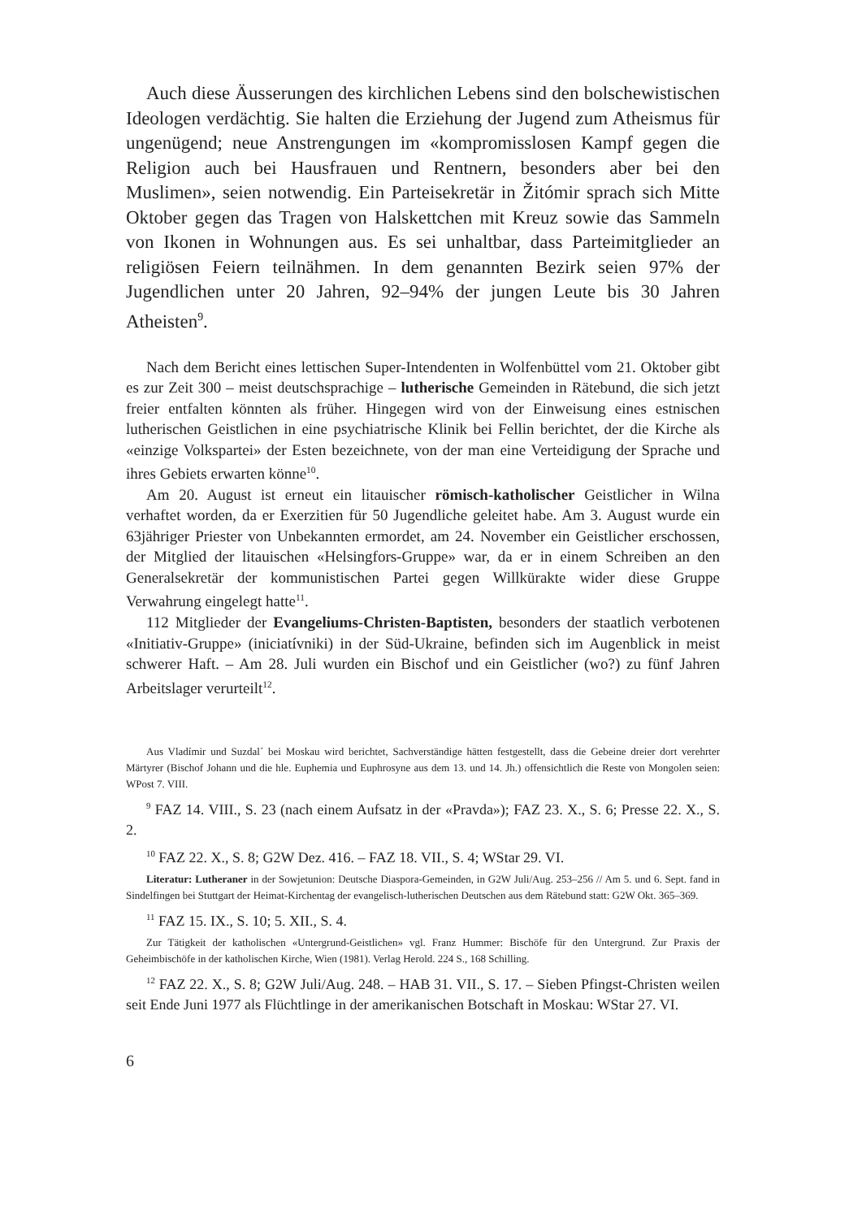Auch diese Äusserungen des kirchlichen Lebens sind den bolschewistischen Ideologen verdächtig. Sie halten die Erziehung der Jugend zum Atheismus für ungenügend; neue Anstrengungen im «kompromisslosen Kampf gegen die Religion auch bei Hausfrauen und Rentnern, besonders aber bei den Muslimen», seien notwendig. Ein Parteisekretär in Žitómir sprach sich Mitte Oktober gegen das Tragen von Halskettchen mit Kreuz sowie das Sammeln von Ikonen in Wohnungen aus. Es sei unhaltbar, dass Parteimitglieder an religiösen Feiern teilnähmen. In dem genannten Bezirk seien 97% der Jugendlichen unter 20 Jahren, 92–94% der jungen Leute bis 30 Jahren Atheisten<sup>9</sup>.
Nach dem Bericht eines lettischen Super-Intendenten in Wolfenbüttel vom 21. Oktober gibt es zur Zeit 300 – meist deutschsprachige – lutherische Gemeinden in Rätebund, die sich jetzt freier entfalten könnten als früher. Hingegen wird von der Einweisung eines estnischen lutherischen Geistlichen in eine psychiatrische Klinik bei Fellin berichtet, der die Kirche als «einzige Volkspartei» der Esten bezeichnete, von der man eine Verteidigung der Sprache und ihres Gebiets erwarten könne<sup>10</sup>.
Am 20. August ist erneut ein litauischer römisch-katholischer Geistlicher in Wilna verhaftet worden, da er Exerzitien für 50 Jugendliche geleitet habe. Am 3. August wurde ein 63jähriger Priester von Unbekannten ermordet, am 24. November ein Geistlicher erschossen, der Mitglied der litauischen «Helsingfors-Gruppe» war, da er in einem Schreiben an den Generalsekretär der kommunistischen Partei gegen Willkürakte wider diese Gruppe Verwahrung eingelegt hatte<sup>11</sup>.
112 Mitglieder der Evangeliums-Christen-Baptisten, besonders der staatlich verbotenen «Initiativ-Gruppe» (iniciatívniki) in der Süd-Ukraine, befinden sich im Augenblick in meist schwerer Haft. – Am 28. Juli wurden ein Bischof und ein Geistlicher (wo?) zu fünf Jahren Arbeitslager verurteilt<sup>12</sup>.
Aus Vladímir und Suzdal´ bei Moskau wird berichtet, Sachverständige hätten festgestellt, dass die Gebeine dreier dort verehrter Märtyrer (Bischof Johann und die hle. Euphemia und Euphrosyne aus dem 13. und 14. Jh.) offensichtlich die Reste von Mongolen seien: WPost 7. VIII.
<sup>9</sup> FAZ 14. VIII., S. 23 (nach einem Aufsatz in der «Pravda»); FAZ 23. X., S. 6; Presse 22. X., S. 2.
<sup>10</sup> FAZ 22. X., S. 8; G2W Dez. 416. – FAZ 18. VII., S. 4; WStar 29. VI.
Literatur: Lutheraner in der Sowjetunion: Deutsche Diaspora-Gemeinden, in G2W Juli/Aug. 253–256 // Am 5. und 6. Sept. fand in Sindelfingen bei Stuttgart der Heimat-Kirchentag der evangelisch-lutherischen Deutschen aus dem Rätebund statt: G2W Okt. 365–369.
<sup>11</sup> FAZ 15. IX., S. 10; 5. XII., S. 4.
Zur Tätigkeit der katholischen «Untergrund-Geistlichen» vgl. Franz Hummer: Bischöfe für den Untergrund. Zur Praxis der Geheimbischöfe in der katholischen Kirche, Wien (1981). Verlag Herold. 224 S., 168 Schilling.
<sup>12</sup> FAZ 22. X., S. 8; G2W Juli/Aug. 248. – HAB 31. VII., S. 17. – Sieben Pfingst-Christen weilen seit Ende Juni 1977 als Flüchtlinge in der amerikanischen Botschaft in Moskau: WStar 27. VI.
6